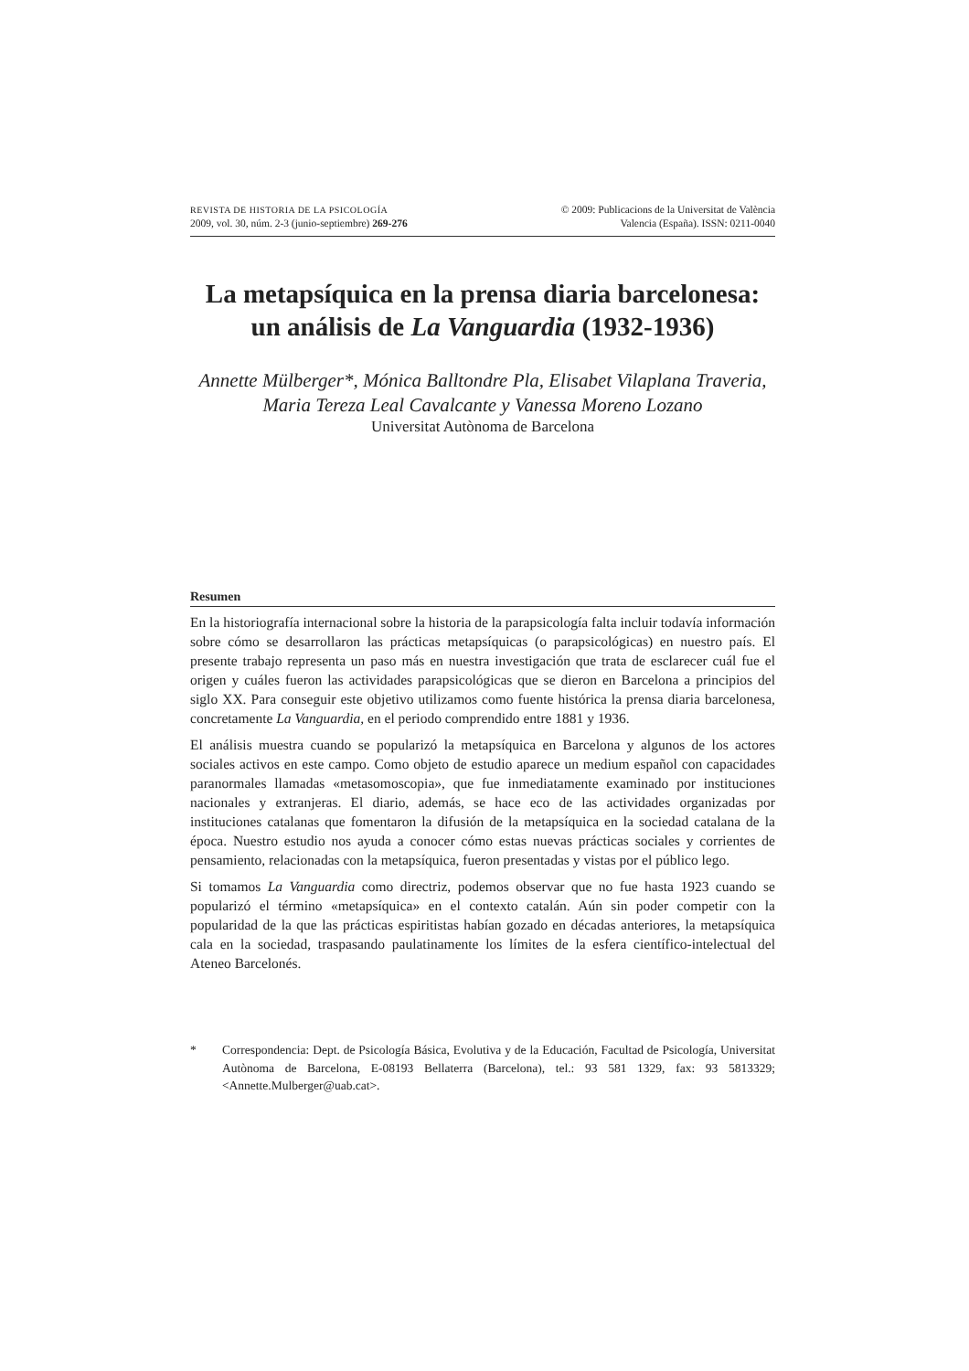REVISTA DE HISTORIA DE LA PSICOLOGÍA
2009, vol. 30, núm. 2-3 (junio-septiembre) 269-276
© 2009: Publicacions de la Universitat de València
Valencia (España). ISSN: 0211-0040
La metapsíquica en la prensa diaria barcelonesa:
un análisis de La Vanguardia (1932-1936)
Annette Mülberger*, Mónica Balltondre Pla, Elisabet Vilaplana Traveria, Maria Tereza Leal Cavalcante y Vanessa Moreno Lozano
Universitat Autònoma de Barcelona
Resumen
En la historiografía internacional sobre la historia de la parapsicología falta incluir todavía información sobre cómo se desarrollaron las prácticas metapsíquicas (o parapsicológicas) en nuestro país. El presente trabajo representa un paso más en nuestra investigación que trata de esclarecer cuál fue el origen y cuáles fueron las actividades parapsicológicas que se dieron en Barcelona a principios del siglo XX. Para conseguir este objetivo utilizamos como fuente histórica la prensa diaria barcelonesa, concretamente La Vanguardia, en el periodo comprendido entre 1881 y 1936.
El análisis muestra cuando se popularizó la metapsíquica en Barcelona y algunos de los actores sociales activos en este campo. Como objeto de estudio aparece un medium español con capacidades paranormales llamadas «metasomoscopia», que fue inmediatamente examinado por instituciones nacionales y extranjeras. El diario, además, se hace eco de las actividades organizadas por instituciones catalanas que fomentaron la difusión de la metapsíquica en la sociedad catalana de la época. Nuestro estudio nos ayuda a conocer cómo estas nuevas prácticas sociales y corrientes de pensamiento, relacionadas con la metapsíquica, fueron presentadas y vistas por el público lego.
Si tomamos La Vanguardia como directriz, podemos observar que no fue hasta 1923 cuando se popularizó el término «metapsíquica» en el contexto catalán. Aún sin poder competir con la popularidad de la que las prácticas espiritistas habían gozado en décadas anteriores, la metapsíquica cala en la sociedad, traspasando paulatinamente los límites de la esfera científico-intelectual del Ateneo Barcelonés.
* Correspondencia: Dept. de Psicología Básica, Evolutiva y de la Educación, Facultad de Psicología, Universitat Autònoma de Barcelona, E-08193 Bellaterra (Barcelona), tel.: 93 581 1329, fax: 93 5813329; <Annette.Mulberger@uab.cat>.